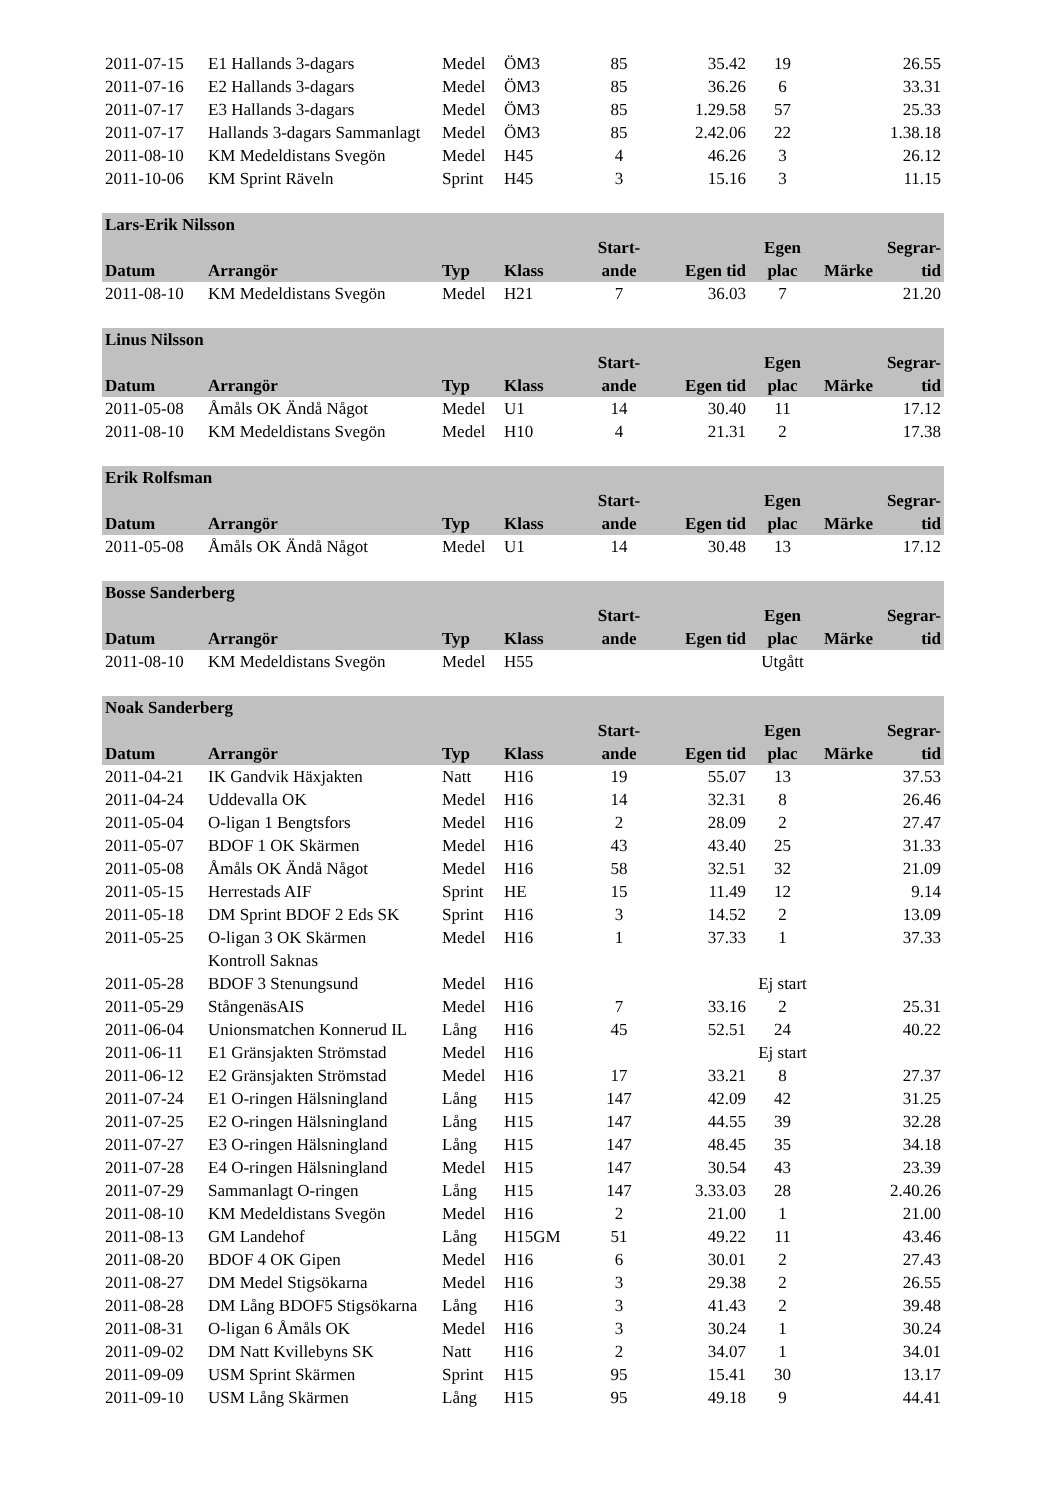| 2011-07-15 | E1 Hallands 3-dagars | Medel | ÖM3 | 85 | 35.42 | 19 | | 26.55 |
| 2011-07-16 | E2 Hallands 3-dagars | Medel | ÖM3 | 85 | 36.26 | 6 | | 33.31 |
| 2011-07-17 | E3 Hallands 3-dagars | Medel | ÖM3 | 85 | 1.29.58 | 57 | | 25.33 |
| 2011-07-17 | Hallands 3-dagars Sammanlagt | Medel | ÖM3 | 85 | 2.42.06 | 22 | | 1.38.18 |
| 2011-08-10 | KM Medeldistans Svegön | Medel | H45 | 4 | 46.26 | 3 | | 26.12 |
| 2011-10-06 | KM Sprint Räveln | Sprint | H45 | 3 | 15.16 | 3 | | 11.15 |
| Lars-Erik Nilsson | | | | | | | | |
| | | | | Start- | | Egen | | Segrar- |
| Datum | Arrangör | Typ | Klass | ande | Egen tid | plac | Märke | tid |
| 2011-08-10 | KM Medeldistans Svegön | Medel | H21 | 7 | 36.03 | 7 | | 21.20 |
| Linus Nilsson | | | | | | | | |
| | | | | Start- | | Egen | | Segrar- |
| Datum | Arrangör | Typ | Klass | ande | Egen tid | plac | Märke | tid |
| 2011-05-08 | Åmåls OK Ändå Något | Medel | U1 | 14 | 30.40 | 11 | | 17.12 |
| 2011-08-10 | KM Medeldistans Svegön | Medel | H10 | 4 | 21.31 | 2 | | 17.38 |
| Erik Rolfsman | | | | | | | | |
| | | | | Start- | | Egen | | Segrar- |
| Datum | Arrangör | Typ | Klass | ande | Egen tid | plac | Märke | tid |
| 2011-05-08 | Åmåls OK Ändå Något | Medel | U1 | 14 | 30.48 | 13 | | 17.12 |
| Bosse Sanderberg | | | | | | | | |
| | | | | Start- | | Egen | | Segrar- |
| Datum | Arrangör | Typ | Klass | ande | Egen tid | plac | Märke | tid |
| 2011-08-10 | KM Medeldistans Svegön | Medel | H55 | | | Utgått | | |
| Noak Sanderberg | | | | | | | | |
| | | | | Start- | | Egen | | Segrar- |
| Datum | Arrangör | Typ | Klass | ande | Egen tid | plac | Märke | tid |
| 2011-04-21 | IK Gandvik Häxjakten | Natt | H16 | 19 | 55.07 | 13 | | 37.53 |
| 2011-04-24 | Uddevalla OK | Medel | H16 | 14 | 32.31 | 8 | | 26.46 |
| 2011-05-04 | O-ligan 1 Bengtsfors | Medel | H16 | 2 | 28.09 | 2 | | 27.47 |
| 2011-05-07 | BDOF 1 OK Skärmen | Medel | H16 | 43 | 43.40 | 25 | | 31.33 |
| 2011-05-08 | Åmåls OK Ändå Något | Medel | H16 | 58 | 32.51 | 32 | | 21.09 |
| 2011-05-15 | Herrestads AIF | Sprint | HE | 15 | 11.49 | 12 | | 9.14 |
| 2011-05-18 | DM Sprint BDOF 2 Eds SK | Sprint | H16 | 3 | 14.52 | 2 | | 13.09 |
| 2011-05-25 | O-ligan 3 OK Skärmen | Medel | H16 | 1 | 37.33 | 1 | | 37.33 |
| | Kontroll Saknas | | | | | | | |
| 2011-05-28 | BDOF 3 Stenungsund | Medel | H16 | | | Ej start | | |
| 2011-05-29 | StångenäsAIS | Medel | H16 | 7 | 33.16 | 2 | | 25.31 |
| 2011-06-04 | Unionsmatchen Konnerud IL | Lång | H16 | 45 | 52.51 | 24 | | 40.22 |
| 2011-06-11 | E1 Gränsjakten Strömstad | Medel | H16 | | | Ej start | | |
| 2011-06-12 | E2 Gränsjakten Strömstad | Medel | H16 | 17 | 33.21 | 8 | | 27.37 |
| 2011-07-24 | E1 O-ringen Hälsningland | Lång | H15 | 147 | 42.09 | 42 | | 31.25 |
| 2011-07-25 | E2 O-ringen Hälsningland | Lång | H15 | 147 | 44.55 | 39 | | 32.28 |
| 2011-07-27 | E3 O-ringen Hälsningland | Lång | H15 | 147 | 48.45 | 35 | | 34.18 |
| 2011-07-28 | E4 O-ringen Hälsningland | Medel | H15 | 147 | 30.54 | 43 | | 23.39 |
| 2011-07-29 | Sammanlagt O-ringen | Lång | H15 | 147 | 3.33.03 | 28 | | 2.40.26 |
| 2011-08-10 | KM Medeldistans Svegön | Medel | H16 | 2 | 21.00 | 1 | | 21.00 |
| 2011-08-13 | GM Landehof | Lång | H15GM | 51 | 49.22 | 11 | | 43.46 |
| 2011-08-20 | BDOF 4 OK Gipen | Medel | H16 | 6 | 30.01 | 2 | | 27.43 |
| 2011-08-27 | DM Medel Stigsökarna | Medel | H16 | 3 | 29.38 | 2 | | 26.55 |
| 2011-08-28 | DM Lång BDOF5 Stigsökarna | Lång | H16 | 3 | 41.43 | 2 | | 39.48 |
| 2011-08-31 | O-ligan 6 Åmåls OK | Medel | H16 | 3 | 30.24 | 1 | | 30.24 |
| 2011-09-02 | DM Natt Kvillebyns SK | Natt | H16 | 2 | 34.07 | 1 | | 34.01 |
| 2011-09-09 | USM Sprint Skärmen | Sprint | H15 | 95 | 15.41 | 30 | | 13.17 |
| 2011-09-10 | USM Lång Skärmen | Lång | H15 | 95 | 49.18 | 9 | | 44.41 |